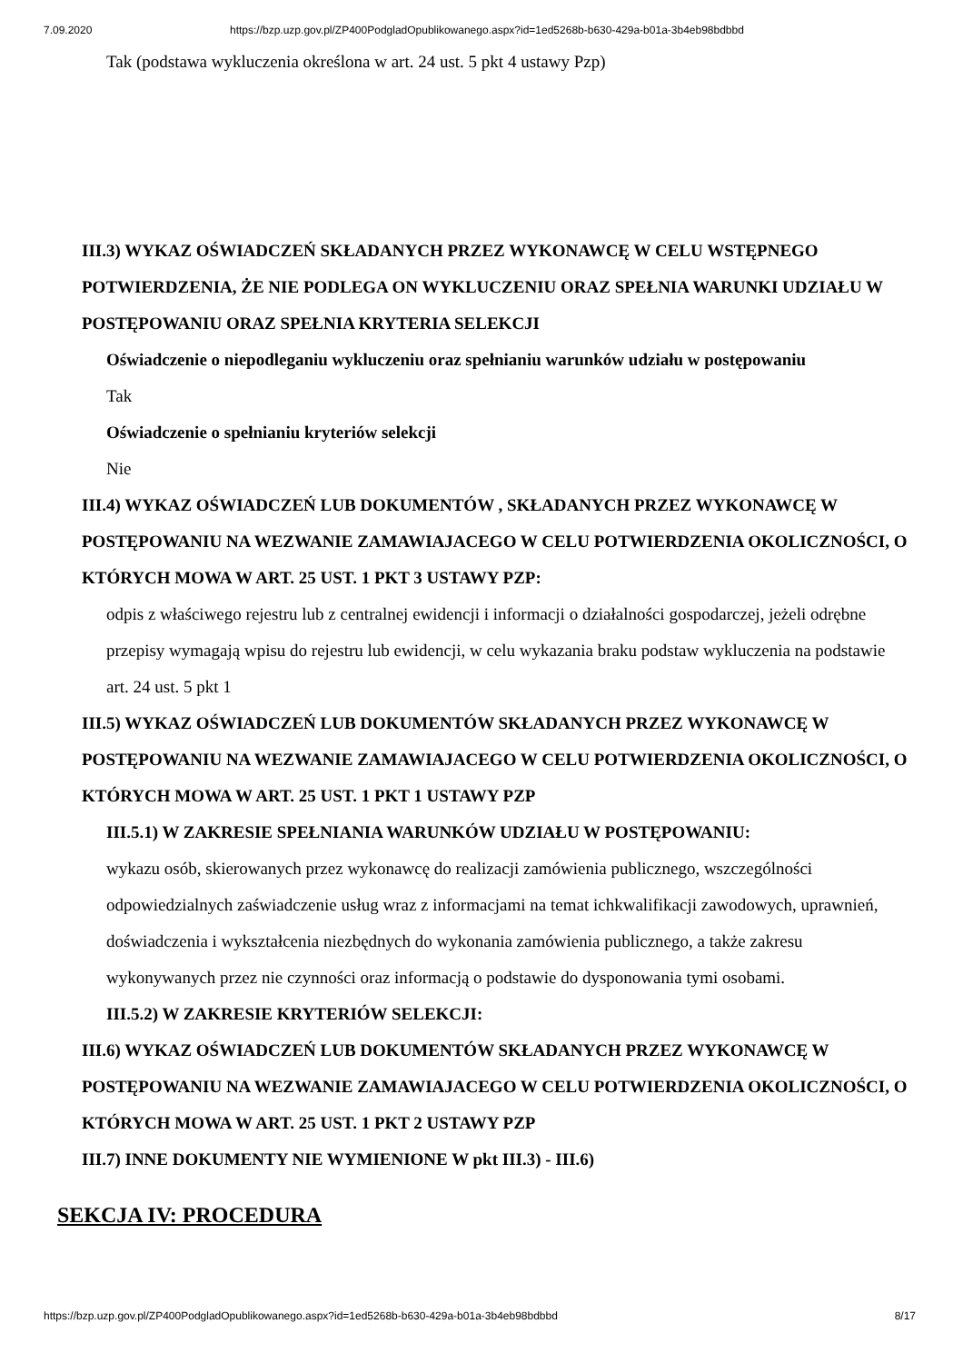7.09.2020 https://bzp.uzp.gov.pl/ZP400PodgladOpublikowanego.aspx?id=1ed5268b-b630-429a-b01a-3b4eb98bdbbd
Tak (podstawa wykluczenia określona w art. 24 ust. 5 pkt 4 ustawy Pzp)
III.3) WYKAZ OŚWIADCZEŃ SKŁADANYCH PRZEZ WYKONAWCĘ W CELU WSTĘPNEGO POTWIERDZENIA, ŻE NIE PODLEGA ON WYKLUCZENIU ORAZ SPEŁNIA WARUNKI UDZIAŁU W POSTĘPOWANIU ORAZ SPEŁNIA KRYTERIA SELEKCJI
Oświadczenie o niepodleganiu wykluczeniu oraz spełnianiu warunków udziału w postępowaniu
Tak
Oświadczenie o spełnianiu kryteriów selekcji
Nie
III.4) WYKAZ OŚWIADCZEŃ LUB DOKUMENTÓW , SKŁADANYCH PRZEZ WYKONAWCĘ W POSTĘPOWANIU NA WEZWANIE ZAMAWIAJACEGO W CELU POTWIERDZENIA OKOLICZNOŚCI, O KTÓRYCH MOWA W ART. 25 UST. 1 PKT 3 USTAWY PZP:
odpis z właściwego rejestru lub z centralnej ewidencji i informacji o działalności gospodarczej, jeżeli odrębne przepisy wymagają wpisu do rejestru lub ewidencji, w celu wykazania braku podstaw wykluczenia na podstawie art. 24 ust. 5 pkt 1
III.5) WYKAZ OŚWIADCZEŃ LUB DOKUMENTÓW SKŁADANYCH PRZEZ WYKONAWCĘ W POSTĘPOWANIU NA WEZWANIE ZAMAWIAJACEGO W CELU POTWIERDZENIA OKOLICZNOŚCI, O KTÓRYCH MOWA W ART. 25 UST. 1 PKT 1 USTAWY PZP
III.5.1) W ZAKRESIE SPEŁNIANIA WARUNKÓW UDZIAŁU W POSTĘPOWANIU:
wykazu osób, skierowanych przez wykonawcę do realizacji zamówienia publicznego, wszczególności odpowiedzialnych zaświadczenie usług wraz z informacjami na temat ichkwalifikacji zawodowych, uprawnień, doświadczenia i wykształcenia niezbędnych do wykonania zamówienia publicznego, a także zakresu wykonywanych przez nie czynności oraz informacją o podstawie do dysponowania tymi osobami.
III.5.2) W ZAKRESIE KRYTERIÓW SELEKCJI:
III.6) WYKAZ OŚWIADCZEŃ LUB DOKUMENTÓW SKŁADANYCH PRZEZ WYKONAWCĘ W POSTĘPOWANIU NA WEZWANIE ZAMAWIAJACEGO W CELU POTWIERDZENIA OKOLICZNOŚCI, O KTÓRYCH MOWA W ART. 25 UST. 1 PKT 2 USTAWY PZP
III.7) INNE DOKUMENTY NIE WYMIENIONE W pkt III.3) - III.6)
SEKCJA IV: PROCEDURA
https://bzp.uzp.gov.pl/ZP400PodgladOpublikowanego.aspx?id=1ed5268b-b630-429a-b01a-3b4eb98bdbbd 8/17